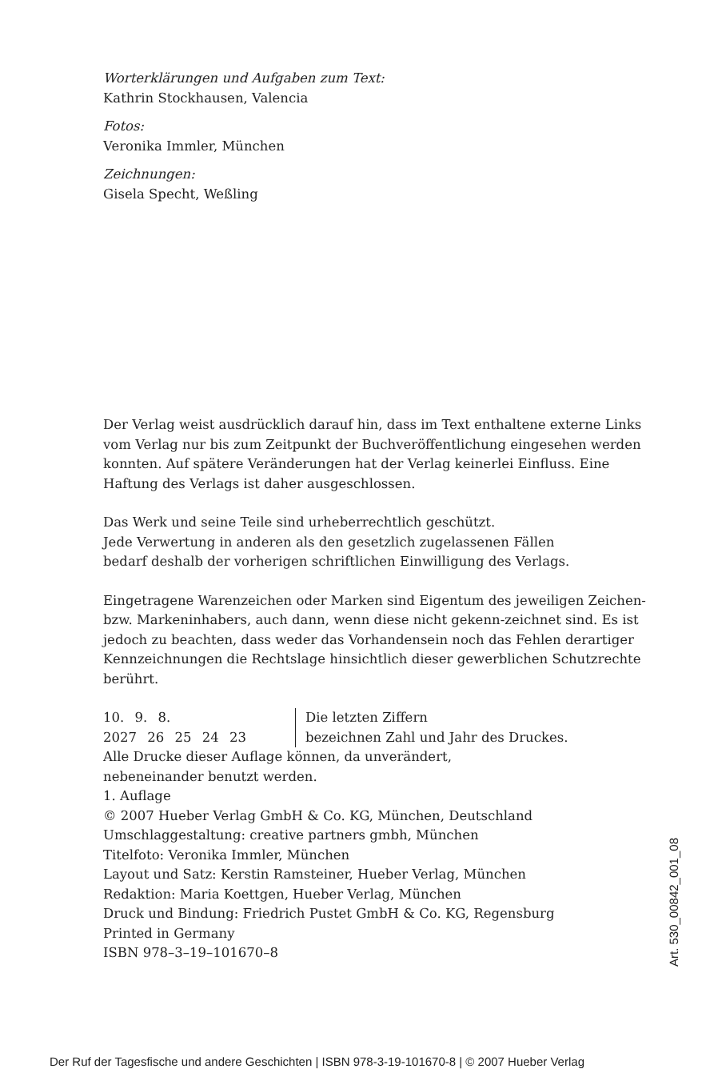Worterklärungen und Aufgaben zum Text:
Kathrin Stockhausen, Valencia
Fotos:
Veronika Immler, München
Zeichnungen:
Gisela Specht, Weßling
Der Verlag weist ausdrücklich darauf hin, dass im Text enthaltene externe Links vom Verlag nur bis zum Zeitpunkt der Buchveröffentlichung eingesehen werden konnten. Auf spätere Veränderungen hat der Verlag keinerlei Einfluss. Eine Haftung des Verlags ist daher ausgeschlossen.
Das Werk und seine Teile sind urheberrechtlich geschützt.
Jede Verwertung in anderen als den gesetzlich zugelassenen Fällen
bedarf deshalb der vorherigen schriftlichen Einwilligung des Verlags.
Eingetragene Warenzeichen oder Marken sind Eigentum des jeweiligen Zeichen- bzw. Markeninhabers, auch dann, wenn diese nicht gekenn-zeichnet sind. Es ist jedoch zu beachten, dass weder das Vorhandensein noch das Fehlen derartiger Kennzeichnungen die Rechtslage hinsichtlich dieser gewerblichen Schutzrechte berührt.
10. 9. 8.
2027 26 25 24 23
Die letzten Ziffern
bezeichnen Zahl und Jahr des Druckes.
Alle Drucke dieser Auflage können, da unverändert,
nebeneinander benutzt werden.
1. Auflage
© 2007 Hueber Verlag GmbH & Co. KG, München, Deutschland
Umschlaggestaltung: creative partners gmbh, München
Titelfoto: Veronika Immler, München
Layout und Satz: Kerstin Ramsteiner, Hueber Verlag, München
Redaktion: Maria Koettgen, Hueber Verlag, München
Druck und Bindung: Friedrich Pustet GmbH & Co. KG, Regensburg
Printed in Germany
ISBN 978–3–19–101670–8
Art. 530_00842_001_08
Der Ruf der Tagesfische und andere Geschichten | ISBN 978-3-19-101670-8 | © 2007 Hueber Verlag